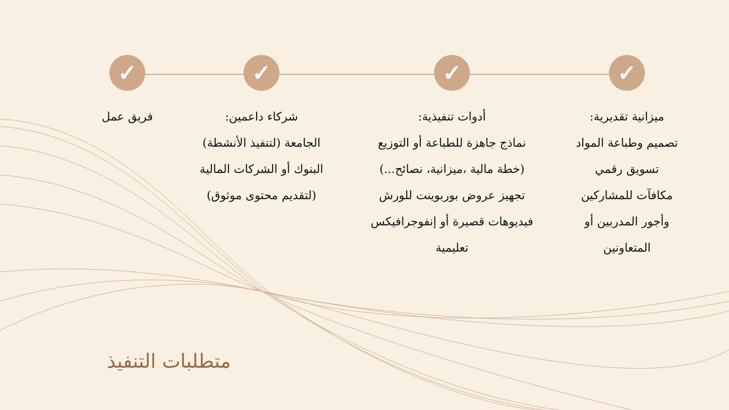✓
ميزانية تقديرية:
تصميم وطباعة المواد
تسويق رقمي
مكافآت للمشاركين
وأجور المدربين أو
المتعاونين
✓
أدوات تنفيذية:
نماذج جاهزة للطباعة أو التوزيع
(خطة مالية ،ميزانية، نصائح...)
تجهيز عروض بوربوينت للورش
فيديوهات قصيرة أو إنفوجرافيكس
تعليمية
✓
شركاء داعمين:
الجامعة (لتنفيذ الأنشطة)
البنوك أو الشركات المالية
(لتقديم محتوى موثوق)
✓
فريق عمل
متطلبات التنفيذ